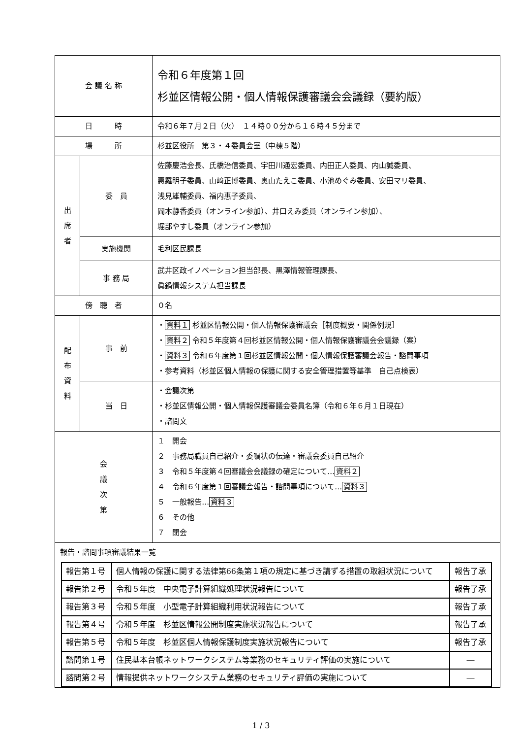| 会 議 名 称 | | 令和６年度第１回 杉並区情報公開・個人情報保護審議会会議録（要約版） |
| 日 時 | | 令和６年７月２日（火） １４時００分から１６時４５分まで |
| 場 所 | | 杉並区役所 第３・４委員会室（中棟５階） |
| 出 席 者 | 委 員 | 佐藤慶浩会長、氏橋治信委員、宇田川通宏委員、内田正人委員、内山誠委員、 惠羅明子委員、山﨑正博委員、奥山たえこ委員、小池めぐみ委員、安田マリ委員、 浅見雄輔委員、福内惠子委員、 岡本静香委員（オンライン参加）、井口えみ委員（オンライン参加）、 堀部やすし委員（オンライン参加） |
| | 実施機関 | 毛利区民課長 |
| | 事 務 局 | 武井区政イノベーション担当部長、黒澤情報管理課長、 眞鍋情報システム担当課長 |
| 傍 聴 者 | | ０名 |
| 配 布 資 料 | 事 前 | ・ 資料１ 杉並区情報公開・個人情報保護審議会［制度概要・関係例規］ ・ 資料２ 令和５年度第４回杉並区情報公開・個人情報保護審議会会議録（案） ・ 資料３ 令和６年度第１回杉並区情報公開・個人情報保護審議会報告・諮問事項 ・参考資料（杉並区個人情報の保護に関する安全管理措置等基準 自己点検表） |
| | 当 日 | ・会議次第 ・杉並区情報公開・個人情報保護審議会委員名簿（令和６年６月１日現在） ・諮問文 |
| 会 議 次 第 | | １ 開会 ２ 事務局職員自己紹介・委嘱状の伝達・審議会委員自己紹介 ３ 令和５年度第４回審議会会議録の確定について… 資料２ ４ 令和６年度第１回審議会報告・諮問事項について… 資料３ ５ 一般報告… 資料３ ６ その他 ７ 閉会 |
| 報告・諮問事項審議結果一覧 / 報告第１号 / 個人情報の保護に関する法律第66条第１項の規定に基づき講ずる措置の取組状況について / 報告了承 / / 報告第２号 / 令和５年度 中央電子計算組織処理状況報告について / 報告了承 / / 報告第３号 / 令和５年度 小型電子計算組織利用状況報告について / 報告了承 / / 報告第４号 / 令和５年度 杉並区情報公開制度実施状況報告について / 報告了承 / / 報告第５号 / 令和５年度 杉並区個人情報保護制度実施状況報告について / 報告了承 / / 諮問第１号 / 住民基本台帳ネットワークシステム等業務のセキュリティ評価の実施について / ― / / 諮問第２号 / 情報提供ネットワークシステム業務のセキュリティ評価の実施について / ― / | | |
1 / 3